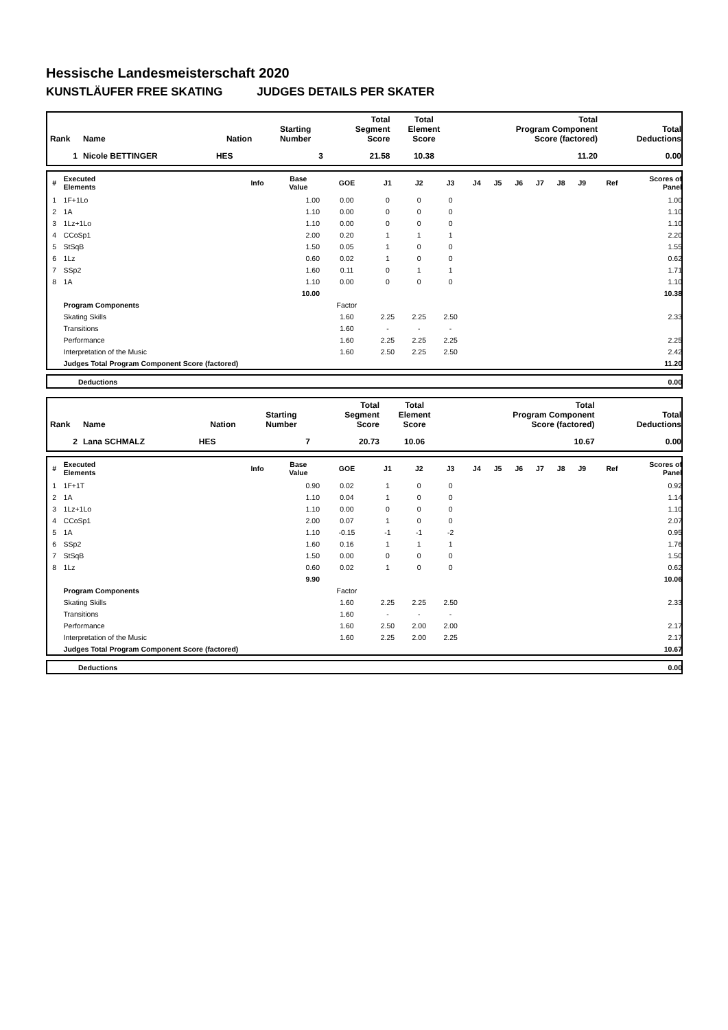Hessische Landesmeisterschaft 2020
KUNSTLÄUFER FREE SKATING JUDGES DETAILS PER SKATER
| Rank | Name | Nation | Starting Number | Total Segment Score | Total Element Score | Total Program Component Score (factored) | Total Deductions |
| --- | --- | --- | --- | --- | --- | --- | --- |
| 1 | Nicole BETTINGER | HES | 3 | 21.58 | 10.38 | 11.20 | 0.00 |
| # | Executed Elements | Info | Base Value | GOE | J1 | J2 | J3 | J4 | J5 | J6 | J7 | J8 | J9 | Ref | Scores of Panel |
| --- | --- | --- | --- | --- | --- | --- | --- | --- | --- | --- | --- | --- | --- | --- | --- |
| 1 | 1F+1Lo | | 1.00 | 0.00 | 0 | 0 | 0 | | | | | | | | 1.00 |
| 2 | 1A | | 1.10 | 0.00 | 0 | 0 | 0 | | | | | | | | 1.10 |
| 3 | 1Lz+1Lo | | 1.10 | 0.00 | 0 | 0 | 0 | | | | | | | | 1.10 |
| 4 | CCoSp1 | | 2.00 | 0.20 | 1 | 1 | 1 | | | | | | | | 2.20 |
| 5 | StSqB | | 1.50 | 0.05 | 1 | 0 | 0 | | | | | | | | 1.55 |
| 6 | 1Lz | | 0.60 | 0.02 | 1 | 0 | 0 | | | | | | | | 0.62 |
| 7 | SSp2 | | 1.60 | 0.11 | 0 | 1 | 1 | | | | | | | | 1.71 |
| 8 | 1A | | 1.10 | 0.00 | 0 | 0 | 0 | | | | | | | | 1.10 |
| | | | 10.00 | | | | | | | | | | | | 10.38 |
| | Program Components | | | Factor | | | | | | | | | | | |
| | Skating Skills | | | 1.60 | 2.25 | 2.25 | 2.50 | | | | | | | | 2.33 |
| | Transitions | | | 1.60 | - | - | - | | | | | | | | |
| | Performance | | | 1.60 | 2.25 | 2.25 | 2.25 | | | | | | | | 2.25 |
| | Interpretation of the Music | | | 1.60 | 2.50 | 2.25 | 2.50 | | | | | | | | 2.42 |
| | Judges Total Program Component Score (factored) | | | | | | | | | | | | | | 11.20 |
| | Deductions | 0.00 |
| Rank | Name | Nation | Starting Number | Total Segment Score | Total Element Score | Total Program Component Score (factored) | Total Deductions |
| --- | --- | --- | --- | --- | --- | --- | --- |
| 2 | Lana SCHMALZ | HES | 7 | 20.73 | 10.06 | 10.67 | 0.00 |
| # | Executed Elements | Info | Base Value | GOE | J1 | J2 | J3 | J4 | J5 | J6 | J7 | J8 | J9 | Ref | Scores of Panel |
| --- | --- | --- | --- | --- | --- | --- | --- | --- | --- | --- | --- | --- | --- | --- | --- |
| 1 | 1F+1T | | 0.90 | 0.02 | 1 | 0 | 0 | | | | | | | | 0.92 |
| 2 | 1A | | 1.10 | 0.04 | 1 | 0 | 0 | | | | | | | | 1.14 |
| 3 | 1Lz+1Lo | | 1.10 | 0.00 | 0 | 0 | 0 | | | | | | | | 1.10 |
| 4 | CCoSp1 | | 2.00 | 0.07 | 1 | 0 | 0 | | | | | | | | 2.07 |
| 5 | 1A | | 1.10 | -0.15 | -1 | -1 | -2 | | | | | | | | 0.95 |
| 6 | SSp2 | | 1.60 | 0.16 | 1 | 1 | 1 | | | | | | | | 1.76 |
| 7 | StSqB | | 1.50 | 0.00 | 0 | 0 | 0 | | | | | | | | 1.50 |
| 8 | 1Lz | | 0.60 | 0.02 | 1 | 0 | 0 | | | | | | | | 0.62 |
| | | | 9.90 | | | | | | | | | | | | 10.06 |
| | Program Components | | | Factor | | | | | | | | | | | |
| | Skating Skills | | | 1.60 | 2.25 | 2.25 | 2.50 | | | | | | | | 2.33 |
| | Transitions | | | 1.60 | - | - | - | | | | | | | | |
| | Performance | | | 1.60 | 2.50 | 2.00 | 2.00 | | | | | | | | 2.17 |
| | Interpretation of the Music | | | 1.60 | 2.25 | 2.00 | 2.25 | | | | | | | | 2.17 |
| | Judges Total Program Component Score (factored) | | | | | | | | | | | | | | 10.67 |
| | Deductions | 0.00 |